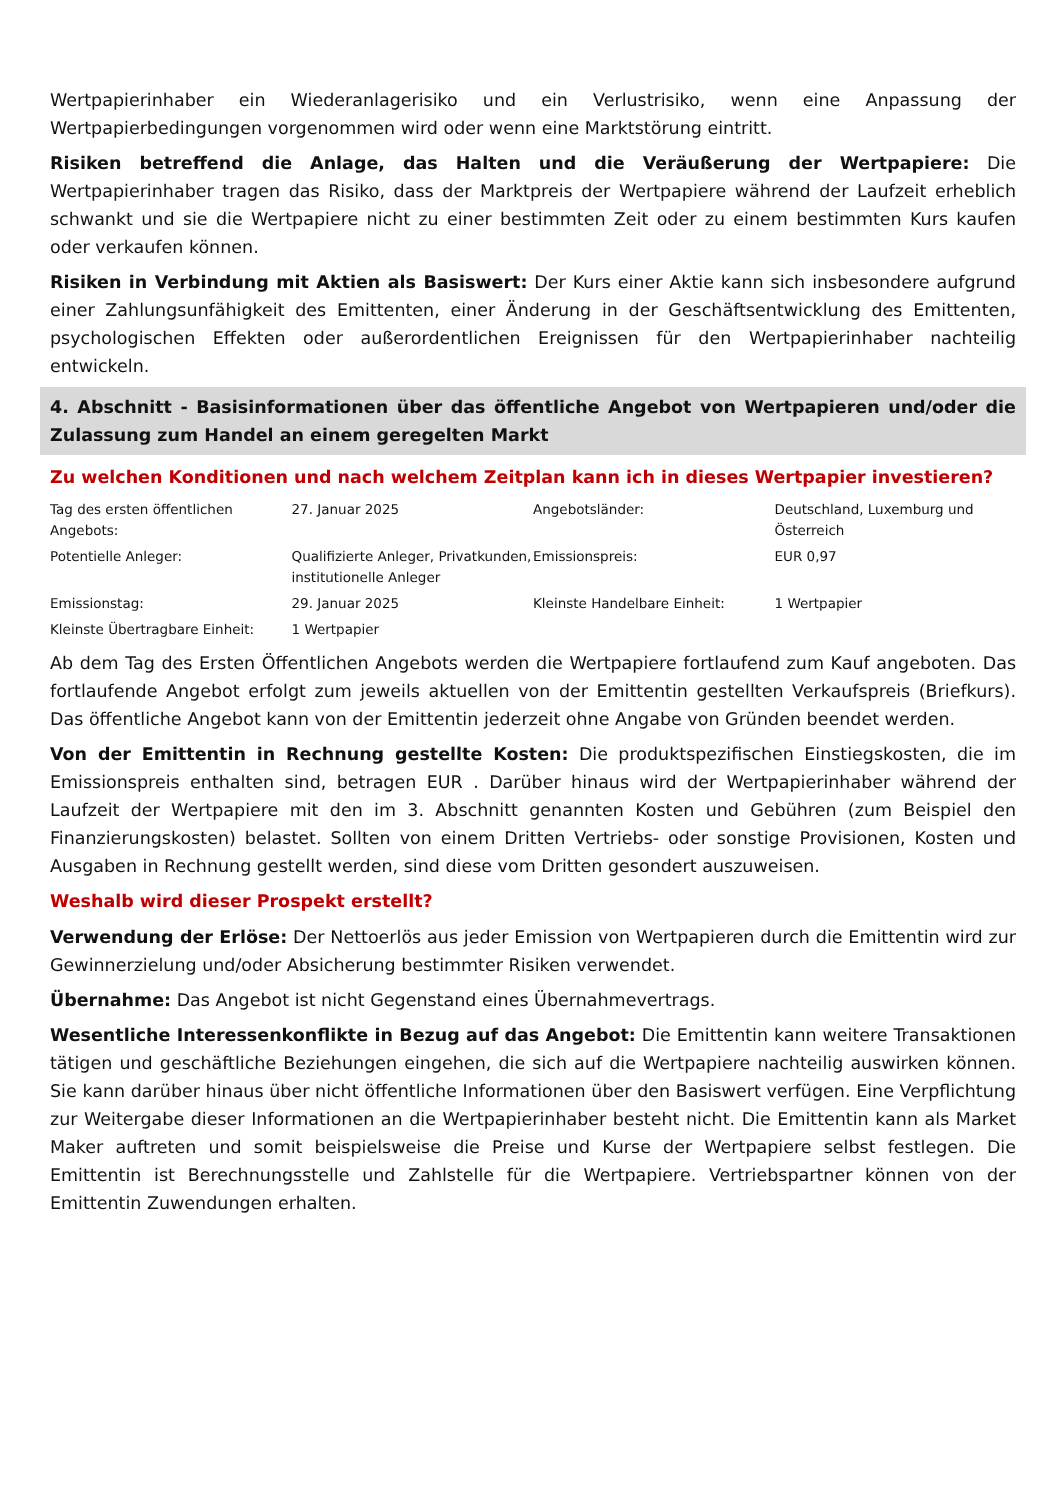Wertpapierinhaber ein Wiederanlagerisiko und ein Verlustrisiko, wenn eine Anpassung der Wertpapierbedingungen vorgenommen wird oder wenn eine Marktstörung eintritt.
Risiken betreffend die Anlage, das Halten und die Veräußerung der Wertpapiere: Die Wertpapierinhaber tragen das Risiko, dass der Marktpreis der Wertpapiere während der Laufzeit erheblich schwankt und sie die Wertpapiere nicht zu einer bestimmten Zeit oder zu einem bestimmten Kurs kaufen oder verkaufen können.
Risiken in Verbindung mit Aktien als Basiswert: Der Kurs einer Aktie kann sich insbesondere aufgrund einer Zahlungsunfähigkeit des Emittenten, einer Änderung in der Geschäftsentwicklung des Emittenten, psychologischen Effekten oder außerordentlichen Ereignissen für den Wertpapierinhaber nachteilig entwickeln.
4. Abschnitt - Basisinformationen über das öffentliche Angebot von Wertpapieren und/oder die Zulassung zum Handel an einem geregelten Markt
Zu welchen Konditionen und nach welchem Zeitplan kann ich in dieses Wertpapier investieren?
| Tag des ersten öffentlichen Angebots: | 27. Januar 2025 | Angebotsländer: | Deutschland, Luxemburg und Österreich |
| Potentielle Anleger: | Qualifizierte Anleger, Privatkunden, institutionelle Anleger | Emissionspreis: | EUR 0,97 |
| Emissionstag: | 29. Januar 2025 | Kleinste Handelbare Einheit: | 1 Wertpapier |
| Kleinste Übertragbare Einheit: | 1 Wertpapier | | |
Ab dem Tag des Ersten Öffentlichen Angebots werden die Wertpapiere fortlaufend zum Kauf angeboten. Das fortlaufende Angebot erfolgt zum jeweils aktuellen von der Emittentin gestellten Verkaufspreis (Briefkurs). Das öffentliche Angebot kann von der Emittentin jederzeit ohne Angabe von Gründen beendet werden.
Von der Emittentin in Rechnung gestellte Kosten: Die produktspezifischen Einstiegskosten, die im Emissionspreis enthalten sind, betragen EUR . Darüber hinaus wird der Wertpapierinhaber während der Laufzeit der Wertpapiere mit den im 3. Abschnitt genannten Kosten und Gebühren (zum Beispiel den Finanzierungskosten) belastet. Sollten von einem Dritten Vertriebs- oder sonstige Provisionen, Kosten und Ausgaben in Rechnung gestellt werden, sind diese vom Dritten gesondert auszuweisen.
Weshalb wird dieser Prospekt erstellt?
Verwendung der Erlöse: Der Nettoerlös aus jeder Emission von Wertpapieren durch die Emittentin wird zur Gewinnerzielung und/oder Absicherung bestimmter Risiken verwendet.
Übernahme: Das Angebot ist nicht Gegenstand eines Übernahmevertrags.
Wesentliche Interessenkonflikte in Bezug auf das Angebot: Die Emittentin kann weitere Transaktionen tätigen und geschäftliche Beziehungen eingehen, die sich auf die Wertpapiere nachteilig auswirken können. Sie kann darüber hinaus über nicht öffentliche Informationen über den Basiswert verfügen. Eine Verpflichtung zur Weitergabe dieser Informationen an die Wertpapierinhaber besteht nicht. Die Emittentin kann als Market Maker auftreten und somit beispielsweise die Preise und Kurse der Wertpapiere selbst festlegen. Die Emittentin ist Berechnungsstelle und Zahlstelle für die Wertpapiere. Vertriebspartner können von der Emittentin Zuwendungen erhalten.